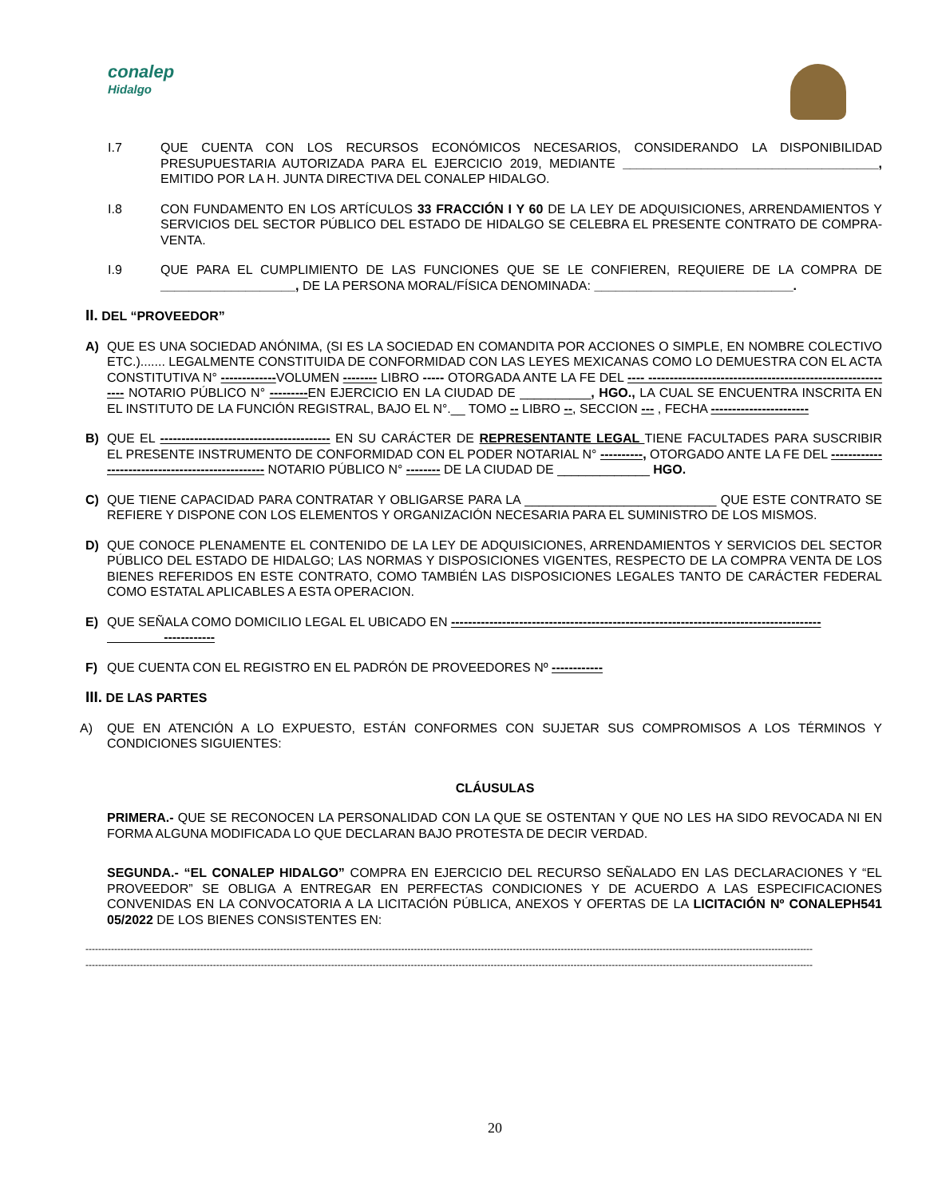conalep
Hidalgo
I.7 QUE CUENTA CON LOS RECURSOS ECONÓMICOS NECESARIOS, CONSIDERANDO LA DISPONIBILIDAD PRESUPUESTARIA AUTORIZADA PARA EL EJERCICIO 2019, MEDIANTE ____________________________________, EMITIDO POR LA H. JUNTA DIRECTIVA DEL CONALEP HIDALGO.
I.8 CON FUNDAMENTO EN LOS ARTÍCULOS 33 FRACCIÓN I Y 60 DE LA LEY DE ADQUISICIONES, ARRENDAMIENTOS Y SERVICIOS DEL SECTOR PÚBLICO DEL ESTADO DE HIDALGO SE CELEBRA EL PRESENTE CONTRATO DE COMPRA-VENTA.
I.9 QUE PARA EL CUMPLIMIENTO DE LAS FUNCIONES QUE SE LE CONFIEREN, REQUIERE DE LA COMPRA DE ___________________, DE LA PERSONA MORAL/FÍSICA DENOMINADA: ____________________________.
II. DEL “PROVEEDOR”
A) QUE ES UNA SOCIEDAD ANÓNIMA, (SI ES LA SOCIEDAD EN COMANDITA POR ACCIONES O SIMPLE, EN NOMBRE COLECTIVO ETC.)....... LEGALMENTE CONSTITUIDA DE CONFORMIDAD CON LAS LEYES MEXICANAS COMO LO DEMUESTRA CON EL ACTA CONSTITUTIVA N° -------------VOLUMEN -------- LIBRO ----- OTORGADA ANTE LA FE DEL ---- ----------------------------------------------------------- NOTARIO PÚBLICO N° ---------EN EJERCICIO EN LA CIUDAD DE __________, HGO., LA CUAL SE ENCUENTRA INSCRITA EN EL INSTITUTO DE LA FUNCIÓN REGISTRAL, BAJO EL N°.__ TOMO -- LIBRO --, SECCION --- , FECHA -----------------------
B) QUE EL ---------------------------------------- EN SU CARÁCTER DE REPRESENTANTE LEGAL TIENE FACULTADES PARA SUSCRIBIR EL PRESENTE INSTRUMENTO DE CONFORMIDAD CON EL PODER NOTARIAL N° ----------, OTORGADO ANTE LA FE DEL ------------------------------------------------- NOTARIO PÚBLICO N° -------- DE LA CIUDAD DE _____________ HGO.
C) QUE TIENE CAPACIDAD PARA CONTRATAR Y OBLIGARSE PARA LA ___________________________ QUE ESTE CONTRATO SE REFIERE Y DISPONE CON LOS ELEMENTOS Y ORGANIZACIÓN NECESARIA PARA EL SUMINISTRO DE LOS MISMOS.
D) QUE CONOCE PLENAMENTE EL CONTENIDO DE LA LEY DE ADQUISICIONES, ARRENDAMIENTOS Y SERVICIOS DEL SECTOR PÚBLICO DEL ESTADO DE HIDALGO; LAS NORMAS Y DISPOSICIONES VIGENTES, RESPECTO DE LA COMPRA VENTA DE LOS BIENES REFERIDOS EN ESTE CONTRATO, COMO TAMBIÉN LAS DISPOSICIONES LEGALES TANTO DE CARÁCTER FEDERAL COMO ESTATAL APLICABLES A ESTA OPERACION.
E) QUE SEÑALA COMO DOMICILIO LEGAL EL UBICADO EN ---------------------------------------------------------------------------------------
------------
F) QUE CUENTA CON EL REGISTRO EN EL PADRÓN DE PROVEEDORES Nº ------------
III. DE LAS PARTES
A) QUE EN ATENCIÓN A LO EXPUESTO, ESTÁN CONFORMES CON SUJETAR SUS COMPROMISOS A LOS TÉRMINOS Y CONDICIONES SIGUIENTES:
CLÁUSULAS
PRIMERA.- QUE SE RECONOCEN LA PERSONALIDAD CON LA QUE SE OSTENTAN Y QUE NO LES HA SIDO REVOCADA NI EN FORMA ALGUNA MODIFICADA LO QUE DECLARAN BAJO PROTESTA DE DECIR VERDAD.
SEGUNDA.- “EL CONALEP HIDALGO” COMPRA EN EJERCICIO DEL RECURSO SEÑALADO EN LAS DECLARACIONES Y “EL PROVEEDOR” SE OBLIGA A ENTREGAR EN PERFECTAS CONDICIONES Y DE ACUERDO A LAS ESPECIFICACIONES CONVENIDAS EN LA CONVOCATORIA A LA LICITACIÓN PÚBLICA, ANEXOS Y OFERTAS DE LA LICITACIÓN Nº CONALEPH541 05/2022 DE LOS BIENES CONSISTENTES EN:
------------------------------------------------------------------------------------------------------------------------------------------------------------------------------------------------------------------------------------
------------------------------------------------------------------------------------------------------------------------------------------------------------------------------------------------------------------------------------
20